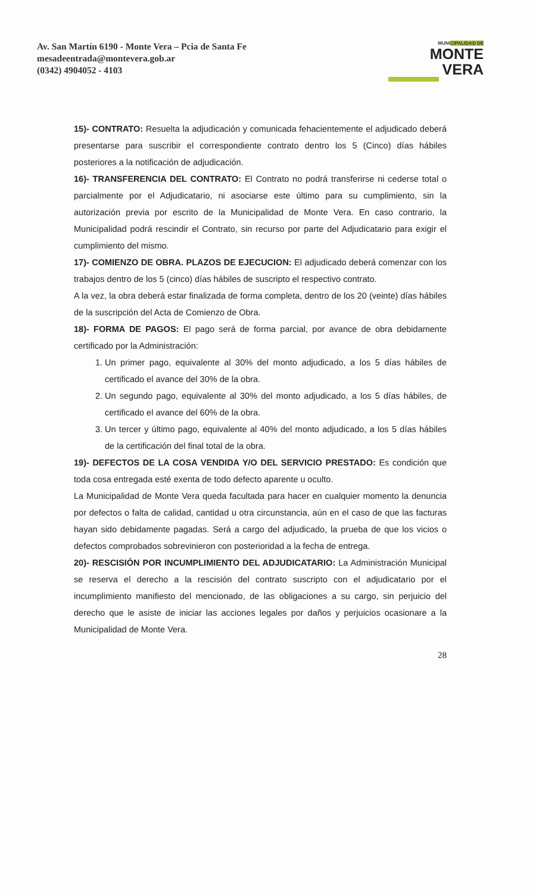Av. San Martín 6190 - Monte Vera – Pcia de Santa Fe
mesadeentrada@montevera.gob.ar
(0342) 4904052 - 4103
MUNICIPALIDAD DE
MONTE VERA
15)- CONTRATO: Resuelta la adjudicación y comunicada fehacientemente el adjudicado deberá presentarse para suscribir el correspondiente contrato dentro los 5 (Cinco) días hábiles posteriores a la notificación de adjudicación.
16)- TRANSFERENCIA DEL CONTRATO: El Contrato no podrá transferirse ni cederse total o parcialmente por el Adjudicatario, ni asociarse este último para su cumplimiento, sin la autorización previa por escrito de la Municipalidad de Monte Vera. En caso contrario, la Municipalidad podrá rescindir el Contrato, sin recurso por parte del Adjudicatario para exigir el cumplimiento del mismo.
17)- COMIENZO DE OBRA. PLAZOS DE EJECUCION: El adjudicado deberá comenzar con los trabajos dentro de los 5 (cinco) días hábiles de suscripto el respectivo contrato.
A la vez, la obra deberá estar finalizada de forma completa, dentro de los 20 (veinte) días hábiles de la suscripción del Acta de Comienzo de Obra.
18)- FORMA DE PAGOS: El pago será de forma parcial, por avance de obra debidamente certificado por la Administración:
1. Un primer pago, equivalente al 30% del monto adjudicado, a los 5 días hábiles de certificado el avance del 30% de la obra.
2. Un segundo pago, equivalente al 30% del monto adjudicado, a los 5 días hábiles, de certificado el avance del 60% de la obra.
3. Un tercer y último pago, equivalente al 40% del monto adjudicado, a los 5 días hábiles de la certificación del final total de la obra.
19)- DEFECTOS DE LA COSA VENDIDA Y/O DEL SERVICIO PRESTADO: Es condición que toda cosa entregada esté exenta de todo defecto aparente u oculto.
La Municipalidad de Monte Vera queda facultada para hacer en cualquier momento la denuncia por defectos o falta de calidad, cantidad u otra circunstancia, aún en el caso de que las facturas hayan sido debidamente pagadas. Será a cargo del adjudicado, la prueba de que los vicios o defectos comprobados sobrevinieron con posterioridad a la fecha de entrega.
20)- RESCISIÓN POR INCUMPLIMIENTO DEL ADJUDICATARIO: La Administración Municipal se reserva el derecho a la rescisión del contrato suscripto con el adjudicatario por el incumplimiento manifiesto del mencionado, de las obligaciones a su cargo, sin perjuicio del derecho que le asiste de iniciar las acciones legales por daños y perjuicios ocasionare a la Municipalidad de Monte Vera.
28